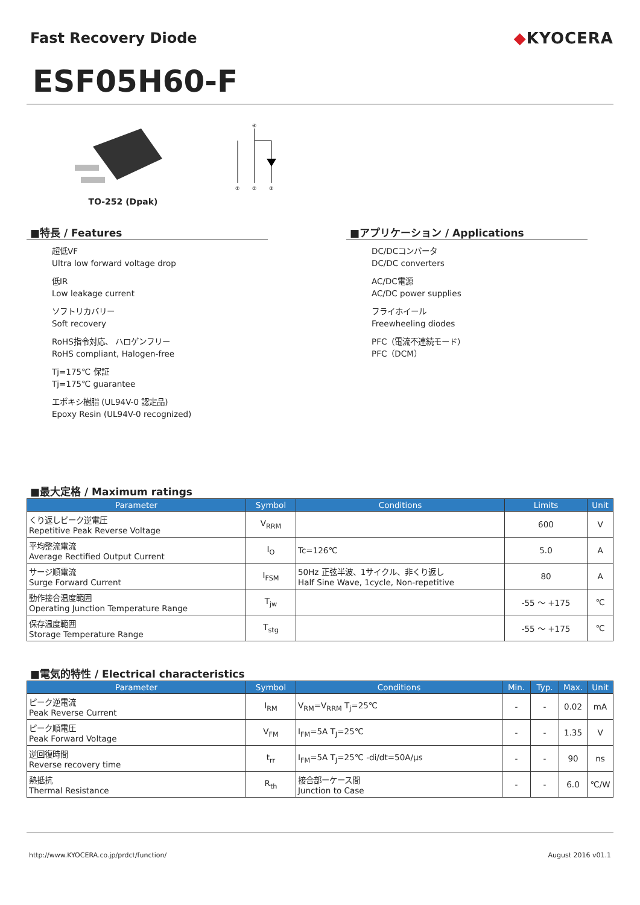Fast Recovery Diode ◆KYOCERA
ESF05H60-F
TO-252 (Dpak)
④
①
②
③
■特長 / Features
超低VF
Ultra low forward voltage drop
低IR
Low leakage current
ソフトリカバリー
Soft recovery
RoHS指令対応、 ハロゲンフリー
RoHS compliant, Halogen-free
Tj=175℃ 保証
Tj=175℃ guarantee
エポキシ樹脂 (UL94V-0 認定品)
Epoxy Resin (UL94V-0 recognized)
■アプリケーション / Applications
DC/DCコンバータ
DC/DC converters
AC/DC電源
AC/DC power supplies
フライホイール
Freewheeling diodes
PFC（電流不連続モード）
PFC（DCM）
■最大定格 / Maximum ratings
| Parameter | Symbol | Conditions | Limits | Unit |
| --- | --- | --- | --- | --- |
| くり返しピーク逆電圧 Repetitive Peak Reverse Voltage | V<sub>RRM</sub> | | 600 | V |
| 平均整流電流 Average Rectified Output Current | I<sub>O</sub> | Tc=126℃ | 5.0 | A |
| サージ順電流 Surge Forward Current | I<sub>FSM</sub> | 50Hz 正弦半波、1サイクル、非くり返し Half Sine Wave, 1cycle, Non-repetitive | 80 | A |
| 動作接合温度範囲 Operating Junction Temperature Range | T<sub>jw</sub> | | -55 ～ +175 | ℃ |
| 保存温度範囲 Storage Temperature Range | T<sub>stg</sub> | | -55 ～ +175 | ℃ |
■電気的特性 / Electrical characteristics
| Parameter | Symbol | Conditions | Min. | Typ. | Max. | Unit |
| --- | --- | --- | --- | --- | --- | --- |
| ピーク逆電流 Peak Reverse Current | I<sub>RM</sub> | V<sub>RM</sub>=V<sub>RRM</sub> T<sub>j</sub>=25℃ | - | - | 0.02 | mA |
| ピーク順電圧 Peak Forward Voltage | V<sub>FM</sub> | I<sub>FM</sub>=5A T<sub>J</sub>=25℃ | - | - | 1.35 | V |
| 逆回復時間 Reverse recovery time | t<sub>rr</sub> | I<sub>FM</sub>=5A T<sub>J</sub>=25℃ -di/dt=50A/μs | - | - | 90 | ns |
| 熱抵抗 Thermal Resistance | R<sub>th</sub> | 接合部ーケース間 Junction to Case | - | - | 6.0 | ℃/W |
http://www.KYOCERA.co.jp/prdct/function/ August 2016 v01.1